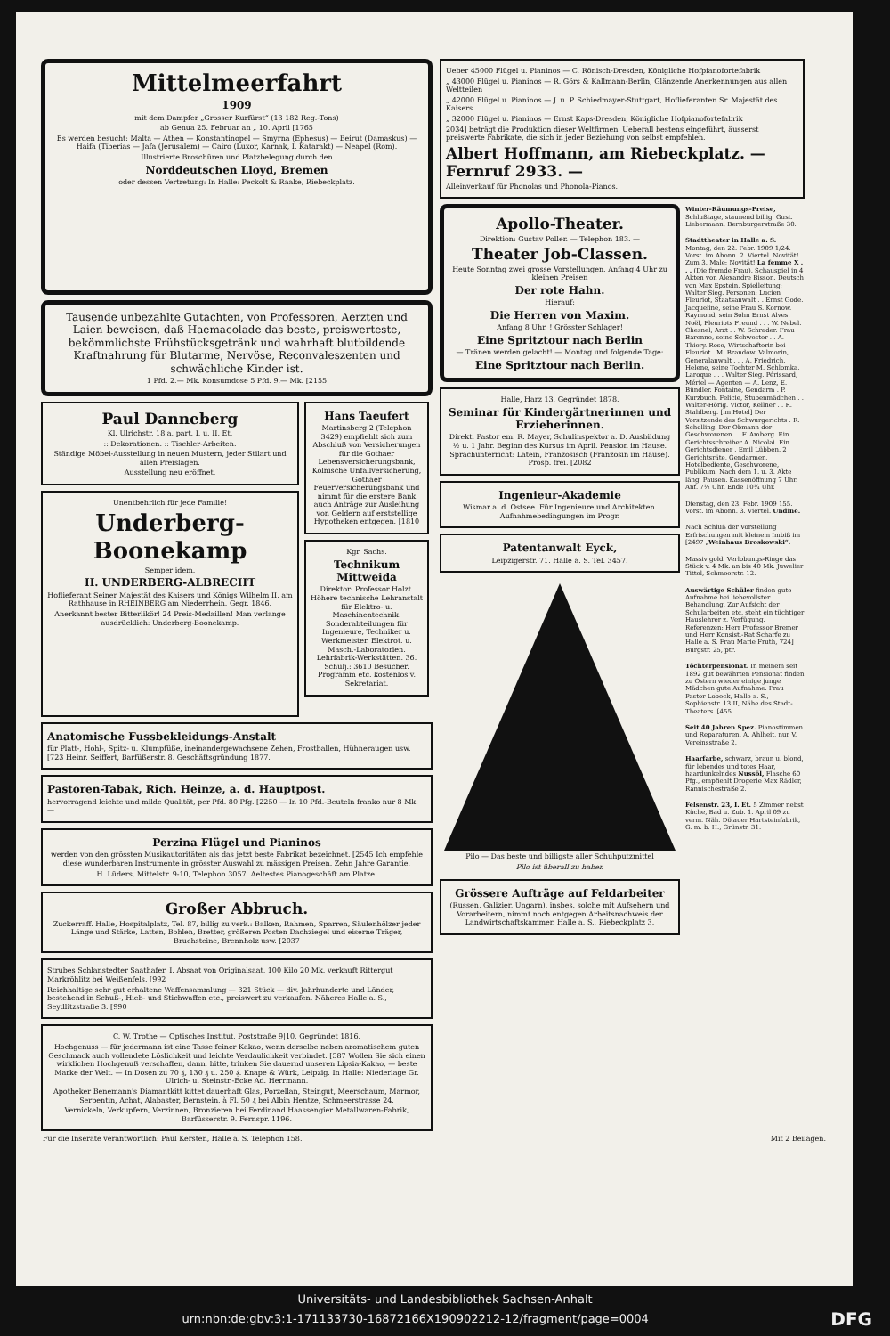Mittelmeerfahrt
1909
mit dem Dampfer „Grosser Kurfürst“ (13 182 Reg.-Tons)
ab Genua 25. Februar an „ 10. April [1765
Es werden besucht: Malta — Athen — Konstantinopel — Smyrna (Ephesus) — Beirut (Damaskus) — Haifa (Tiberias — Jafa (Jerusalem) — Cairo (Luxor, Karnak, I. Katarakt) — Neapel (Rom).
Illustrierte Broschüren und Platzbelegung durch den
Norddeutschen Lloyd, Bremen
oder dessen Vertretung: In Halle: Peckolt & Raake, Riebeckplatz.
Tausende unbezahlte Gutachten, von Professoren, Aerzten und Laien beweisen, daß Haemacolade das beste, preiswerteste, bekömmlichste Frühstücksgetränk und wahrhaft blutbildende Kraftnahrung für Blutarme, Nervöse, Reconvaleszenten und schwächliche Kinder ist.
1 Pfd. 2.— Mk. Konsumdose 5 Pfd. 9.— Mk. [2155
Paul Danneberg
Kl. Ulrichstr. 18 a, part. I. u. II. Et.
:: Dekorationen. :: Tischler-Arbeiten.
Ständige Möbel-Ausstellung in neuen Mustern, jeder Stilart und allen Preislagen.
Ausstellung neu eröffnet.
Unentbehrlich für jede Familie!
Underberg-Boonekamp
Semper idem.
H. UNDERBERG-ALBRECHT
Hoflieferant Seiner Majestät des Kaisers und Königs Wilhelm II. am Rathhause in RHEINBERG am Niederrhein. Gegr. 1846.
Anerkannt bester Bitterlikör! 24 Preis-Medaillen! Man verlange ausdrücklich: Underberg-Boonekamp.
Hans Taeufert
Martinsberg 2 (Telephon 3429) empfiehlt sich zum Abschluß von Versicherungen für die Gothaer Lebensversicherungsbank, Kölnische Unfallversicherung, Gothaer Feuerversicherungsbank und nimmt für die erstere Bank auch Anträge zur Ausleihung von Geldern auf erststellige Hypotheken entgegen. [1810
Kgr. Sachs.
Technikum Mittweida
Direktor: Professor Holzt. Höhere technische Lehranstalt für Elektro- u. Maschinentechnik. Sonderabteilungen für Ingenieure, Techniker u. Werkmeister. Elektrot. u. Masch.-Laboratorien. Lehrfabrik-Werkstätten. 36. Schulj.: 3610 Besucher. Programm etc. kostenlos v. Sekretariat.
Anatomische Fussbekleidungs-Anstalt
für Platt-, Hohl-, Spitz- u. Klumpfüße, ineinandergewachsene Zehen, Frostballen, Hühneraugen usw. [723 Heinr. Seiffert, Barfüßerstr. 8. Geschäftsgründung 1877.
Pastoren-Tabak, Rich. Heinze, a. d. Hauptpost.
hervorragend leichte und milde Qualität, per Pfd. 80 Pfg. [2250 — In 10 Pfd.-Beuteln franko nur 8 Mk. —
Perzina Flügel und Pianinos
werden von den grössten Musikautoritäten als das jetzt beste Fabrikat bezeichnet. [2545 Ich empfehle diese wunderbaren Instrumente in grösster Auswahl zu mässigen Preisen. Zehn Jahre Garantie.
H. Lüders, Mittelstr. 9-10, Telephon 3057. Aeltestes Pianogeschäft am Platze.
Großer Abbruch.
Zuckerraff. Halle, Hospitalplatz, Tel. 87, billig zu verk.: Balken, Rahmen, Sparren, Säulenhölzer jeder Länge und Stärke, Latten, Bohlen, Bretter, größeren Posten Dachziegel und eiserne Träger, Bruchsteine, Brennholz usw. [2037
Strubes Schlanstedter Saathafer, I. Absaat von Originalsaat, 100 Kilo 20 Mk. verkauft Rittergut Markröhlitz bei Weißenfels. [992
Reichhaltige sehr gut erhaltene Waffensammlung — 321 Stück — div. Jahrhunderte und Länder, bestehend in Schuß-, Hieb- und Stichwaffen etc., preiswert zu verkaufen. Näheres Halle a. S., Seydlitzstraße 3. [990
C. W. Trothe — Optisches Institut, Poststraße 9|10. Gegründet 1816.
Hochgenuss — für jedermann ist eine Tasse feiner Kakao, wenn derselbe neben aromatischem guten Geschmack auch vollendete Löslichkeit und leichte Verdaulichkeit verbindet. [587 Wollen Sie sich einen wirklichen Hochgenuß verschaffen, dann, bitte, trinken Sie dauernd unseren Lipsia-Kakao, — beste Marke der Welt. — In Dosen zu 70 ₰, 130 ₰ u. 250 ₰. Knape & Würk, Leipzig. In Halle: Niederlage Gr. Ulrich- u. Steinstr.-Ecke Ad. Herrmann.
Apotheker Benemann's Diamantkitt kittet dauerhaft Glas, Porzellan, Steingut, Meerschaum, Marmor, Serpentin, Achat, Alabaster, Bernstein. à Fl. 50 ₰ bei Albin Hentze, Schmeerstrasse 24.
Vernickeln, Verkupfern, Verzinnen, Bronzieren bei Ferdinand Haassengier Metallwaren-Fabrik, Barfüsserstr. 9. Fernspr. 1196.
Ueber 45000 Flügel u. Pianinos — C. Rönisch-Dresden, Königliche Hofpianofortefabrik
„ 43000 Flügel u. Pianinos — R. Görs & Kallmann-Berlin, Glänzende Anerkennungen aus allen Weltteilen
„ 42000 Flügel u. Pianinos — J. u. P. Schiedmayer-Stuttgart, Hoflieferanten Sr. Majestät des Kaisers
„ 32000 Flügel u. Pianinos — Ernst Kaps-Dresden, Königliche Hofpianofortefabrik
2034] beträgt die Produktion dieser Weltfirmen. Ueberall bestens eingeführt, äusserst preiswerte Fabrikate, die sich in jeder Beziehung von selbst empfehlen.
Albert Hoffmann, am Riebeckplatz. — Fernruf 2933. —
Alleinverkauf für Phonolas und Phonola-Pianos.
Apollo-Theater.
Direktion: Gustav Poller. — Telephon 183. —
Theater Job-Classen.
Heute Sonntag zwei grosse Vorstellungen. Anfang 4 Uhr zu kleinen Preisen
Der rote Hahn.
Hierauf:
Die Herren von Maxim.
Anfang 8 Uhr. ! Grösster Schlager!
Eine Spritztour nach Berlin
— Tränen werden gelacht! — Montag und folgende Tage:
Eine Spritztour nach Berlin.
Halle, Harz 13. Gegründet 1878.
Seminar für Kindergärtnerinnen und Erzieherinnen.
Direkt. Pastor em. R. Mayer, Schulinspektor a. D. Ausbildung ½ u. 1 Jahr. Beginn des Kursus im April. Pension im Hause. Sprachunterricht: Latein, Französisch (Französin im Hause). Prosp. frei. [2082
Ingenieur-Akademie
Wismar a. d. Ostsee. Für Ingenieure und Architekten. Aufnahmebedingungen im Progr.
Patentanwalt Eyck,
Leipzigerstr. 71. Halle a. S. Tel. 3457.
Pilo — Das beste und billigste aller Schuhputzmittel
Pilo ist überall zu haben
Grössere Aufträge auf Feldarbeiter
(Russen, Galizier, Ungarn), insbes. solche mit Aufsehern und Vorarbeitern, nimmt noch entgegen Arbeitsnachweis der Landwirtschaftskammer, Halle a. S., Riebeckplatz 3.
Winter-Räumungs-Preise, Schlußtage, staunend billig. Gust. Liebermann, Bernburgerstraße 30.
Stadttheater in Halle a. S. Montag, den 22. Febr. 1909 1/24. Vorst. im Abonn. 2. Viertel. Novität! Zum 3. Male: Novität! La femme X . . . (Die fremde Frau). Schauspiel in 4 Akten von Alexandre Bisson. Deutsch von Max Epstein. Spielleitung: Walter Sieg. Personen: Lucien Fleuriot, Staatsanwalt . . Ernst Gode. Jacqueline, seine Frau S. Kornow. Raymond, sein Sohn Ernst Alves. Noël, Fleuriots Freund . . . W. Nebel. Chesnel, Arzt . . W. Schrader. Frau Barenne, seine Schwester . . A. Thiery. Rose, Wirtschafterin bei Fleuriot . M. Brandow. Valmorin, Generalanwalt . . . A. Friedrich. Helene, seine Tochter M. Schlomka. Laroque . . . Walter Sieg. Périssard, Mériel — Agenten — A. Lenz, E. Bündler. Fontaine, Gendarm . P. Kurzbuch. Felicie, Stubenmädchen . . Walter-Hörig. Victor, Kellner . . R. Stahlberg. [im Hotel] Der Vorsitzende des Schwurgerichts . R. Scholling. Der Obmann der Geschworenen . . F. Amberg. Ein Gerichtsschreiber A. Nicolai. Ein Gerichtsdiener . Emil Lübben. 2 Gerichtsräte, Gendarmen, Hotelbediente, Geschworene, Publikum. Nach dem 1. u. 3. Akte läng. Pausen. Kassenöffnung 7 Uhr. Anf. 7½ Uhr. Ende 10¼ Uhr.
Dienstag, den 23. Febr. 1909 155. Vorst. im Abonn. 3. Viertel. Undine.
Nach Schluß der Vorstellung Erfrischungen mit kleinem Imbiß im [2497 „Weinhaus Broskowski“.
Massiv gold. Verlobungs-Ringe das Stück v. 4 Mk. an bis 40 Mk. Juwelier Tittel, Schmeerstr. 12.
Auswärtige Schüler finden gute Aufnahme bei liebevollster Behandlung. Zur Aufsicht der Schularbeiten etc. steht ein tüchtiger Hauslehrer z. Verfügung. Referenzen: Herr Professor Bremer und Herr Konsist.-Rat Scharfe zu Halle a. S. Frau Marie Fruth, 724] Burgstr. 25, ptr.
Töchterpensionat. In meinem seit 1892 gut bewährten Pensionat finden zu Ostern wieder einige junge Mädchen gute Aufnahme. Frau Pastor Lobeck, Halle a. S., Sophienstr. 13 II, Nähe des Stadt-Theaters. [455
Seit 40 Jahren Spez. Pianostimmen und Reparaturen. A. Ahlheit, nur V. Vereinsstraße 2.
Haarfarbe, schwarz, braun u. blond, für lebendes und totes Haar, haardunkelndes Nussöl, Flasche 60 Pfg., empfiehlt Drogerie Max Rädler, Rannischestraße 2.
Felsenstr. 23, I. Et. 5 Zimmer nebst Küche, Bad u. Zub. 1. April 09 zu verm. Näh. Dölauer Hartsteinfabrik, G. m. b. H., Grünstr. 31.
Für die Inserate verantwortlich: Paul Kersten, Halle a. S. Telephon 158. Mit 2 Beilagen.
Universitäts- und Landesbibliothek Sachsen-Anhalt
urn:nbn:de:gbv:3:1-171133730-16872166X190902212-12/fragment/page=0004 DFG